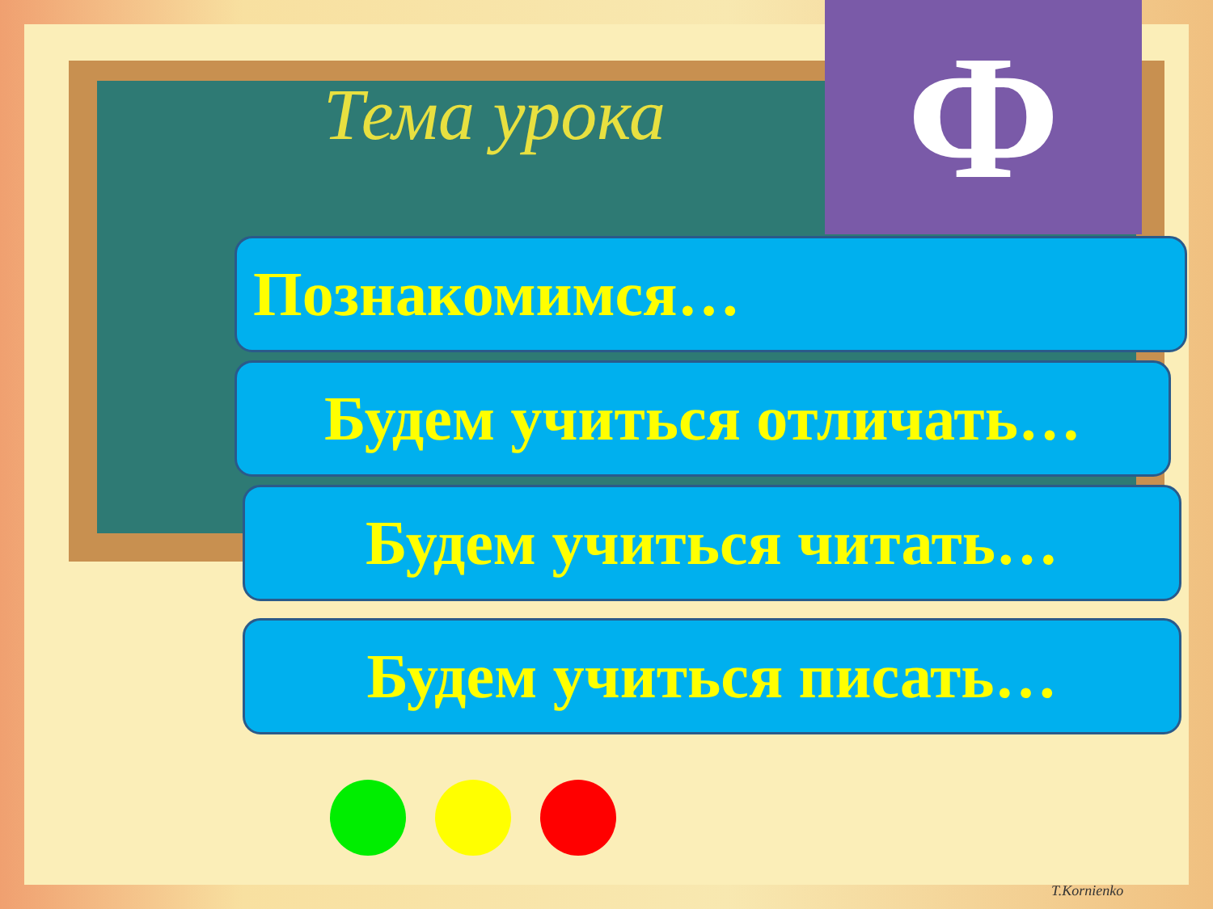Тема урока Ф
Познакомимся…
Будем учиться отличать…
Будем учиться читать…
Будем учиться писать…
T.Kornienko